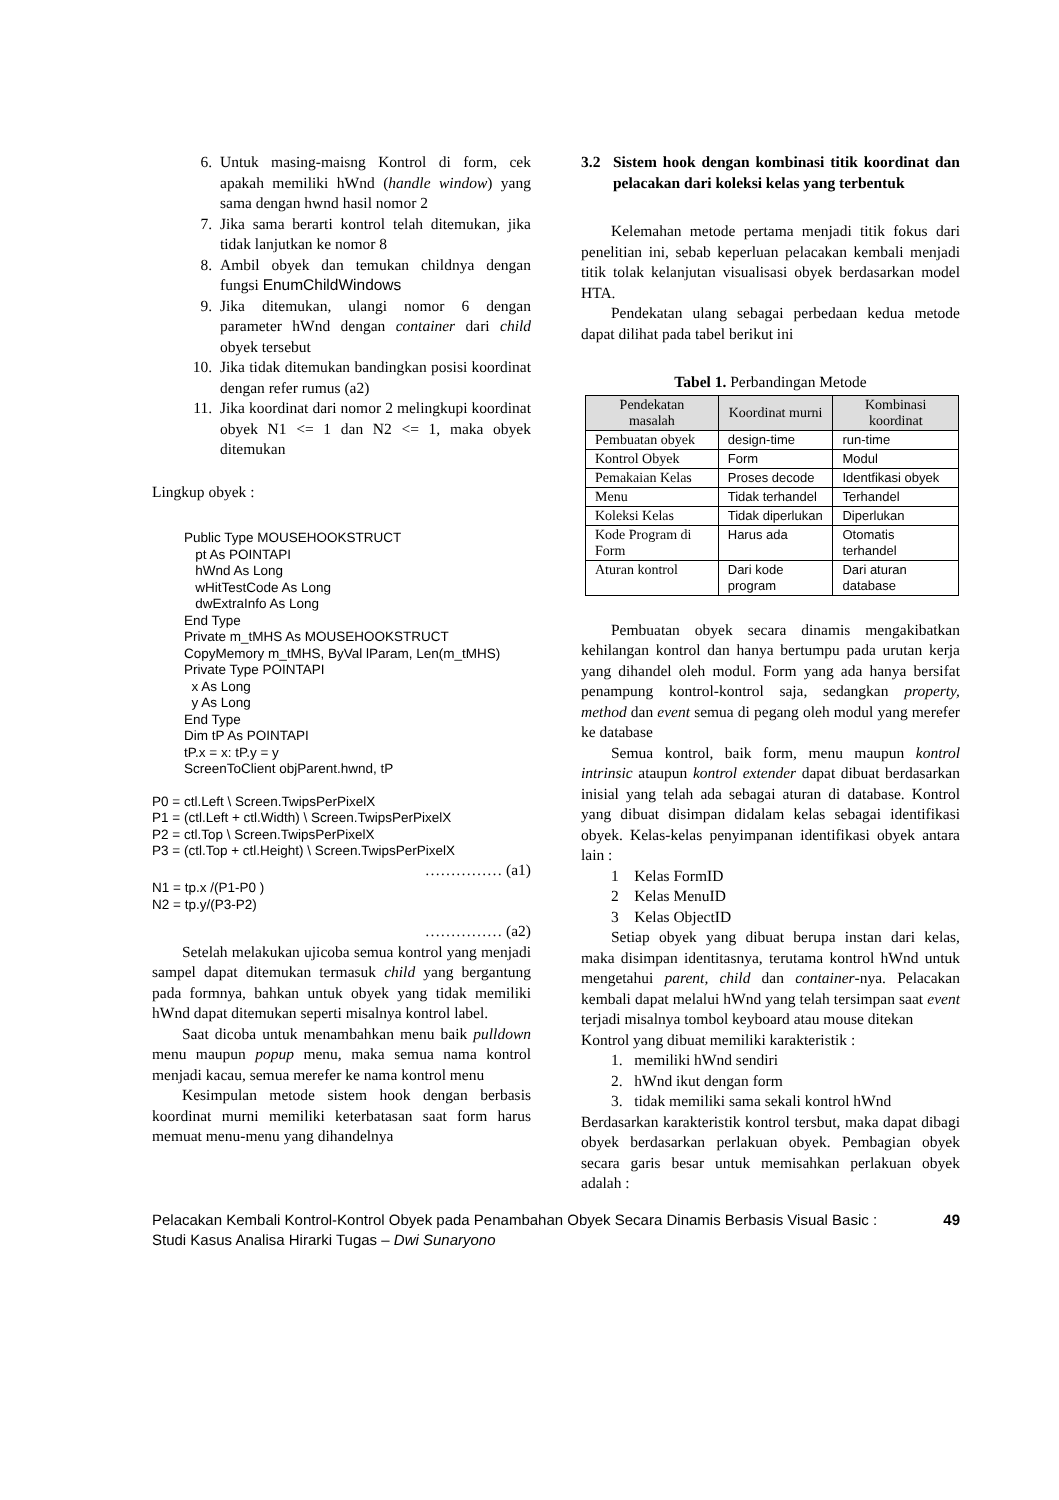6. Untuk masing-maisng Kontrol di form, cek apakah memiliki hWnd (handle window) yang sama dengan hwnd hasil nomor 2
7. Jika sama berarti kontrol telah ditemukan, jika tidak lanjutkan ke nomor 8
8. Ambil obyek dan temukan childnya dengan fungsi EnumChildWindows
9. Jika ditemukan, ulangi nomor 6 dengan parameter hWnd dengan container dari child obyek tersebut
10. Jika tidak ditemukan bandingkan posisi koordinat dengan refer rumus (a2)
11. Jika koordinat dari nomor 2 melingkupi koordinat obyek N1 <= 1 dan N2 <= 1, maka obyek ditemukan
Lingkup obyek :
Public Type MOUSEHOOKSTRUCT
pt As POINTAPI
hWnd As Long
wHitTestCode As Long
dwExtraInfo As Long
End Type
Private m_tMHS As MOUSEHOOKSTRUCT
CopyMemory m_tMHS, ByVal lParam, Len(m_tMHS)
Private Type POINTAPI
x As Long
y As Long
End Type
Dim tP As POINTAPI
tP.x = x: tP.y = y
ScreenToClient objParent.hwnd, tP
P0 = ctl.Left \ Screen.TwipsPerPixelX
P1 = (ctl.Left + ctl.Width) \ Screen.TwipsPerPixelX
P2 = ctl.Top \ Screen.TwipsPerPixelX
P3 = (ctl.Top + ctl.Height) \ Screen.TwipsPerPixelX
…………… (a1)
N1 = tp.x /(P1-P0 )
N2 = tp.y/(P3-P2)
…………… (a2)
Setelah melakukan ujicoba semua kontrol yang menjadi sampel dapat ditemukan termasuk child yang bergantung pada formnya, bahkan untuk obyek yang tidak memiliki hWnd dapat ditemukan seperti misalnya kontrol label.
Saat dicoba untuk menambahkan menu baik pulldown menu maupun popup menu, maka semua nama kontrol menjadi kacau, semua merefer ke nama kontrol menu
Kesimpulan metode sistem hook dengan berbasis koordinat murni memiliki keterbatasan saat form harus memuat menu-menu yang dihandelnya
3.2 Sistem hook dengan kombinasi titik koordinat dan pelacakan dari koleksi kelas yang terbentuk
Kelemahan metode pertama menjadi titik fokus dari penelitian ini, sebab keperluan pelacakan kembali menjadi titik tolak kelanjutan visualisasi obyek berdasarkan model HTA.
Pendekatan ulang sebagai perbedaan kedua metode dapat dilihat pada tabel berikut ini
Tabel 1. Perbandingan Metode
| Pendekatan masalah | Koordinat murni | Kombinasi koordinat |
| --- | --- | --- |
| Pembuatan obyek | design-time | run-time |
| Kontrol Obyek | Form | Modul |
| Pemakaian Kelas | Proses decode | Identfikasi obyek |
| Menu | Tidak terhandel | Terhandel |
| Koleksi Kelas | Tidak diperlukan | Diperlukan |
| Kode Program di Form | Harus ada | Otomatis terhandel |
| Aturan kontrol | Dari kode program | Dari aturan database |
Pembuatan obyek secara dinamis mengakibatkan kehilangan kontrol dan hanya bertumpu pada urutan kerja yang dihandel oleh modul. Form yang ada hanya bersifat penampung kontrol-kontrol saja, sedangkan property, method dan event semua di pegang oleh modul yang merefer ke database
Semua kontrol, baik form, menu maupun kontrol intrinsic ataupun kontrol extender dapat dibuat berdasarkan inisial yang telah ada sebagai aturan di database. Kontrol yang dibuat disimpan didalam kelas sebagai identifikasi obyek. Kelas-kelas penyimpanan identifikasi obyek antara lain :
1 Kelas FormID
2 Kelas MenuID
3 Kelas ObjectID
Setiap obyek yang dibuat berupa instan dari kelas, maka disimpan identitasnya, terutama kontrol hWnd untuk mengetahui parent, child dan container-nya. Pelacakan kembali dapat melalui hWnd yang telah tersimpan saat event terjadi misalnya tombol keyboard atau mouse ditekan
Kontrol yang dibuat memiliki karakteristik :
1. memiliki hWnd sendiri
2. hWnd ikut dengan form
3. tidak memiliki sama sekali kontrol hWnd
Berdasarkan karakteristik kontrol tersbut, maka dapat dibagi obyek berdasarkan perlakuan obyek. Pembagian obyek secara garis besar untuk memisahkan perlakuan obyek adalah :
Pelacakan Kembali Kontrol-Kontrol Obyek pada Penambahan Obyek Secara Dinamis Berbasis Visual Basic : Studi Kasus Analisa Hirarki Tugas – Dwi Sunaryono
49